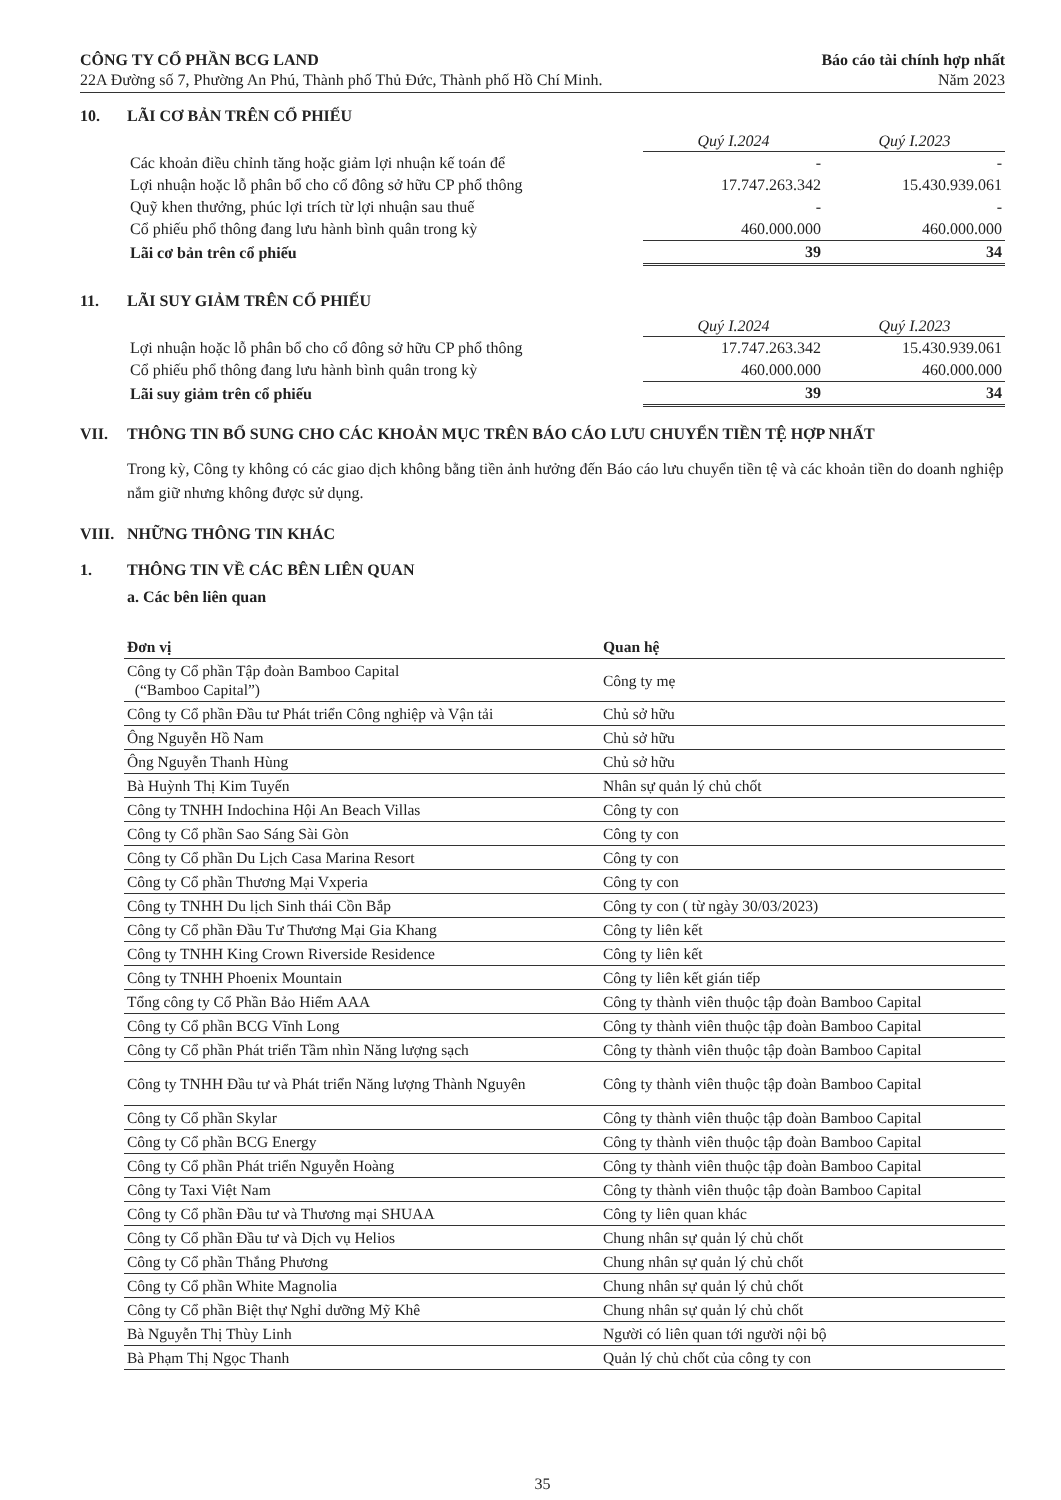CÔNG TY CỔ PHẦN BCG LAND
22A Đường số 7, Phường An Phú, Thành phố Thủ Đức, Thành phố Hồ Chí Minh.
Báo cáo tài chính hợp nhất
Năm 2023
10. LÃI CƠ BẢN TRÊN CỔ PHIẾU
| | Quý I.2024 | Quý I.2023 |
| Các khoản điều chỉnh tăng hoặc giảm lợi nhuận kế toán để | - | - |
| Lợi nhuận hoặc lỗ phân bổ cho cổ đông sở hữu CP phổ thông | 17.747.263.342 | 15.430.939.061 |
| Quỹ khen thưởng, phúc lợi trích từ lợi nhuận sau thuế | - | - |
| Cổ phiếu phổ thông đang lưu hành bình quân trong kỳ | 460.000.000 | 460.000.000 |
| Lãi cơ bản trên cổ phiếu | 39 | 34 |
11. LÃI SUY GIẢM TRÊN CỔ PHIẾU
| | Quý I.2024 | Quý I.2023 |
| Lợi nhuận hoặc lỗ phân bổ cho cổ đông sở hữu CP phổ thông | 17.747.263.342 | 15.430.939.061 |
| Cổ phiếu phổ thông đang lưu hành bình quân trong kỳ | 460.000.000 | 460.000.000 |
| Lãi suy giảm trên cổ phiếu | 39 | 34 |
VII. THÔNG TIN BỔ SUNG CHO CÁC KHOẢN MỤC TRÊN BÁO CÁO LƯU CHUYỂN TIỀN TỆ HỢP NHẤT
Trong kỳ, Công ty không có các giao dịch không bằng tiền ảnh hưởng đến Báo cáo lưu chuyển tiền tệ và các khoản tiền do doanh nghiệp nắm giữ nhưng không được sử dụng.
VIII. NHỮNG THÔNG TIN KHÁC
1. THÔNG TIN VỀ CÁC BÊN LIÊN QUAN
a. Các bên liên quan
| Đơn vị | Quan hệ |
| --- | --- |
| Công ty Cổ phần Tập đoàn Bamboo Capital (“Bamboo Capital”) | Công ty mẹ |
| Công ty Cổ phần Đầu tư Phát triển Công nghiệp và Vận tải | Chủ sở hữu |
| Ông Nguyễn Hồ Nam | Chủ sở hữu |
| Ông Nguyễn Thanh Hùng | Chủ sở hữu |
| Bà Huỳnh Thị Kim Tuyến | Nhân sự quản lý chủ chốt |
| Công ty TNHH Indochina Hội An Beach Villas | Công ty con |
| Công ty Cổ phần Sao Sáng Sài Gòn | Công ty con |
| Công ty Cổ phần Du Lịch Casa Marina Resort | Công ty con |
| Công ty Cổ phần Thương Mại Vxperia | Công ty con |
| Công ty TNHH Du lịch Sinh thái Cồn Bắp | Công ty con ( từ ngày 30/03/2023) |
| Công ty Cổ phần Đầu Tư Thương Mại Gia Khang | Công ty liên kết |
| Công ty TNHH King Crown Riverside Residence | Công ty liên kết |
| Công ty TNHH Phoenix Mountain | Công ty liên kết gián tiếp |
| Tổng công ty Cổ Phần Bảo Hiểm AAA | Công ty thành viên thuộc tập đoàn Bamboo Capital |
| Công ty Cổ phần BCG Vĩnh Long | Công ty thành viên thuộc tập đoàn Bamboo Capital |
| Công ty Cổ phần Phát triển Tầm nhìn Năng lượng sạch | Công ty thành viên thuộc tập đoàn Bamboo Capital |
| Công ty TNHH Đầu tư và Phát triển Năng lượng Thành Nguyên | Công ty thành viên thuộc tập đoàn Bamboo Capital |
| Công ty Cổ phần Skylar | Công ty thành viên thuộc tập đoàn Bamboo Capital |
| Công ty Cổ phần BCG Energy | Công ty thành viên thuộc tập đoàn Bamboo Capital |
| Công ty Cổ phần Phát triển Nguyễn Hoàng | Công ty thành viên thuộc tập đoàn Bamboo Capital |
| Công ty Taxi Việt Nam | Công ty thành viên thuộc tập đoàn Bamboo Capital |
| Công ty Cổ phần Đầu tư và Thương mại SHUAA | Công ty liên quan khác |
| Công ty Cổ phần Đầu tư và Dịch vụ Helios | Chung nhân sự quản lý chủ chốt |
| Công ty Cổ phần Thắng Phương | Chung nhân sự quản lý chủ chốt |
| Công ty Cổ phần White Magnolia | Chung nhân sự quản lý chủ chốt |
| Công ty Cổ phần Biệt thự Nghỉ dưỡng Mỹ Khê | Chung nhân sự quản lý chủ chốt |
| Bà Nguyễn Thị Thùy Linh | Người có liên quan tới người nội bộ |
| Bà Phạm Thị Ngọc Thanh | Quản lý chủ chốt của công ty con |
35